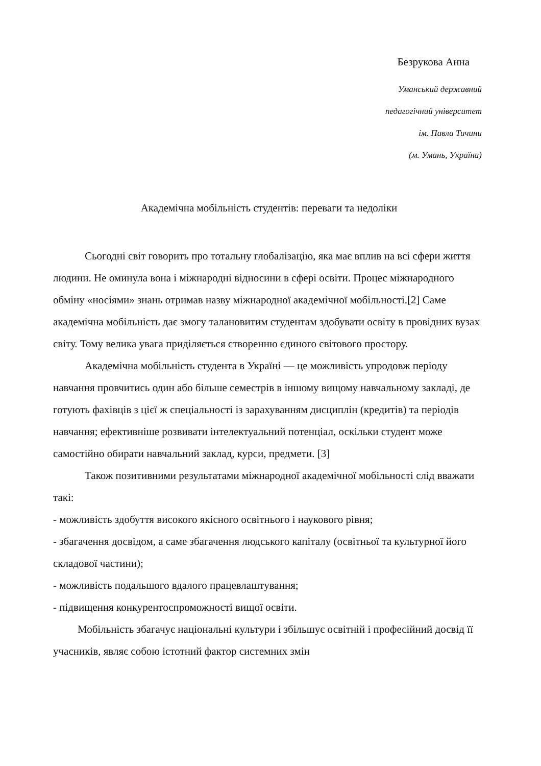Безрукова Анна
Уманський державний
педагогічний університет
ім. Павла Тичини
(м. Умань, Україна)
Академічна мобільність студентів: переваги та недоліки
Сьогодні світ говорить про тотальну глобалізацію, яка має вплив на всі сфери життя людини. Не оминула вона і міжнародні відносини в сфері освіти. Процес міжнародного обміну «носіями» знань отримав назву міжнародної академічної мобільності.[2] Саме академічна мобільність дає змогу талановитим студентам здобувати освіту в провідних вузах світу. Тому велика увага приділяється створенню єдиного світового простору.
Академічна мобільність студента в Україні — це можливість упродовж періоду навчання провчитись один або більше семестрів в іншому вищому навчальному закладі, де готують фахівців з цієї ж спеціальності із зарахуванням дисциплін (кредитів) та періодів навчання; ефективніше розвивати інтелектуальний потенціал, оскільки студент може самостійно обирати навчальний заклад, курси, предмети. [3]
Також позитивними результатами міжнародної академічної мобільності слід вважати такі:
- можливість здобуття високого якісного освітнього і наукового рівня;
- збагачення досвідом, а саме збагачення людського капіталу (освітньої та культурної його складової частини);
- можливість подальшого вдалого працевлаштування;
- підвищення конкурентоспроможності вищої освіти.
Мобільність збагачує національні культури і збільшує освітній і професійний досвід її учасників, являє собою істотний фактор системних змін